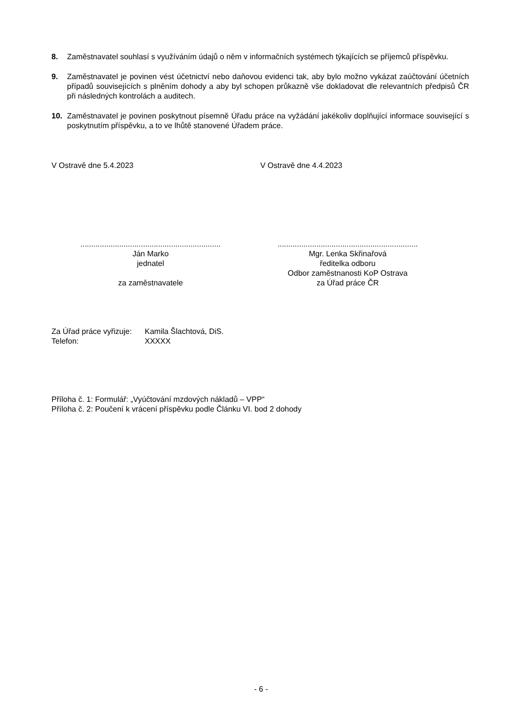8. Zaměstnavatel souhlasí s využíváním údajů o něm v informačních systémech týkajících se příjemců příspěvku.
9. Zaměstnavatel je povinen vést účetnictví nebo daňovou evidenci tak, aby bylo možno vykázat zaúčtování účetních případů souvisejících s plněním dohody a aby byl schopen průkazně vše dokladovat dle relevantních předpisů ČR při následných kontrolách a auditech.
10. Zaměstnavatel je povinen poskytnout písemně Úřadu práce na vyžádání jakékoliv doplňující informace související s poskytnutím příspěvku, a to ve lhůtě stanovené Úřadem práce.
V Ostravě dne 5.4.2023 V Ostravě dne 4.4.2023
.................................................................
Ján Marko
jednatel
za zaměstnavatele
.................................................................
Mgr. Lenka Skřinařová
ředitelka odboru
Odbor zaměstnanosti KoP Ostrava
za Úřad práce ČR
Za Úřad práce vyřizuje:
Kamila Šlachtová, DiS.
Telefon:
XXXXX
Příloha č. 1: Formulář: „Vyúčtování mzdových nákladů – VPP“
Příloha č. 2: Poučení k vrácení příspěvku podle Článku VI. bod 2 dohody
- 6 -